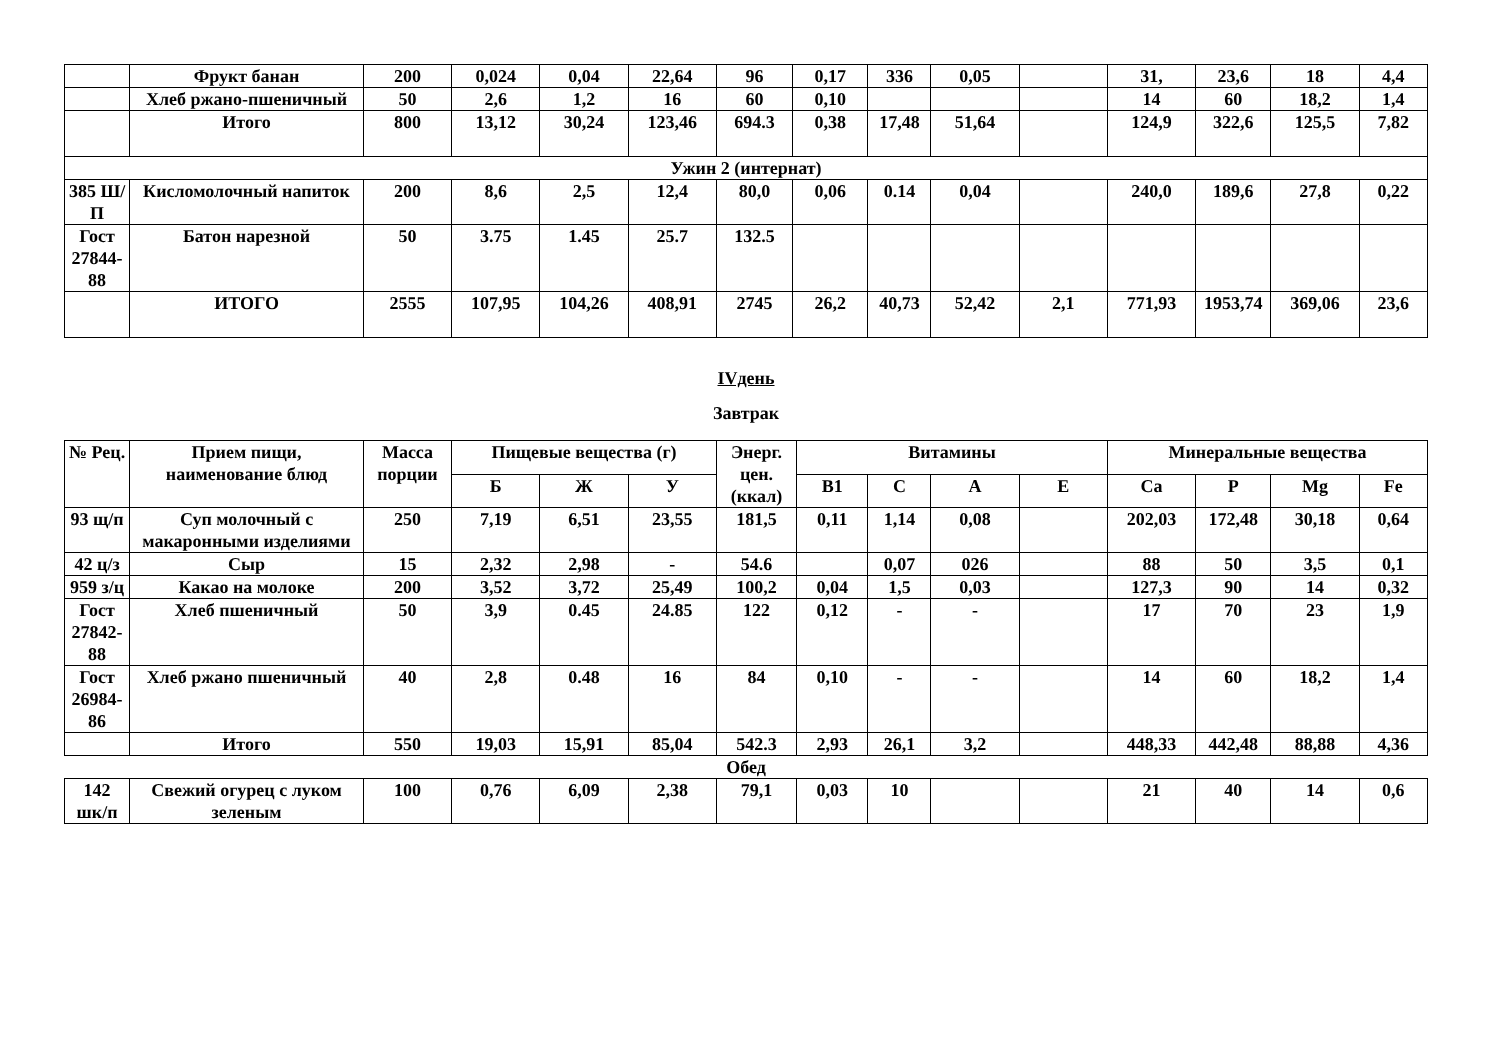| | Фрукт банан | 200 | 0,024 | 0,04 | 22,64 | 96 | 0,17 | 336 | 0,05 | | 31, | 23,6 | 18 | 4,4 |
| | Хлеб ржано-пшеничный | 50 | 2,6 | 1,2 | 16 | 60 | 0,10 | | | | 14 | 60 | 18,2 | 1,4 |
| | Итого | 800 | 13,12 | 30,24 | 123,46 | 694.3 | 0,38 | 17,48 | 51,64 | | 124,9 | 322,6 | 125,5 | 7,82 |
| Ужин 2 (интернат) | | | | | | | | | | | | | | |
| 385 Ш/П | Кисломолочный напиток | 200 | 8,6 | 2,5 | 12,4 | 80,0 | 0,06 | 0.14 | 0,04 | | 240,0 | 189,6 | 27,8 | 0,22 |
| Гост 27844-88 | Батон нарезной | 50 | 3.75 | 1.45 | 25.7 | 132.5 | | | | | | | | |
| | ИТОГО | 2555 | 107,95 | 104,26 | 408,91 | 2745 | 26,2 | 40,73 | 52,42 | 2,1 | 771,93 | 1953,74 | 369,06 | 23,6 |
IVдень
Завтрак
| № Рец. | Прием пищи, наименование блюд | Масса порции | Пищевые вещества (г) | | | Энерг. цен. (ккал) | Витамины | | | | Минеральные вещества | | | |
| --- | --- | --- | --- | --- | --- | --- | --- | --- | --- | --- | --- | --- | --- | --- |
| | | | Б | Ж | У | | В1 | С | А | Е | Са | Р | Mg | Fe |
| 93 щ/п | Суп молочный с макаронными изделиями | 250 | 7,19 | 6,51 | 23,55 | 181,5 | 0,11 | 1,14 | 0,08 | | 202,03 | 172,48 | 30,18 | 0,64 |
| 42 ц/з | Сыр | 15 | 2,32 | 2,98 | - | 54.6 | | 0,07 | 026 | | 88 | 50 | 3,5 | 0,1 |
| 959 з/ц | Какао на молоке | 200 | 3,52 | 3,72 | 25,49 | 100,2 | 0,04 | 1,5 | 0,03 | | 127,3 | 90 | 14 | 0,32 |
| Гост 27842-88 | Хлеб пшеничный | 50 | 3,9 | 0.45 | 24.85 | 122 | 0,12 | - | - | | 17 | 70 | 23 | 1,9 |
| Гост 26984-86 | Хлеб ржано пшеничный | 40 | 2,8 | 0.48 | 16 | 84 | 0,10 | - | - | | 14 | 60 | 18,2 | 1,4 |
| | Итого | 550 | 19,03 | 15,91 | 85,04 | 542.3 | 2,93 | 26,1 | 3,2 | | 448,33 | 442,48 | 88,88 | 4,36 |
Обед
| 142 шк/п | Свежий огурец с луком зеленым | 100 | 0,76 | 6,09 | 2,38 | 79,1 | 0,03 | 10 | | | 21 | 40 | 14 | 0,6 |